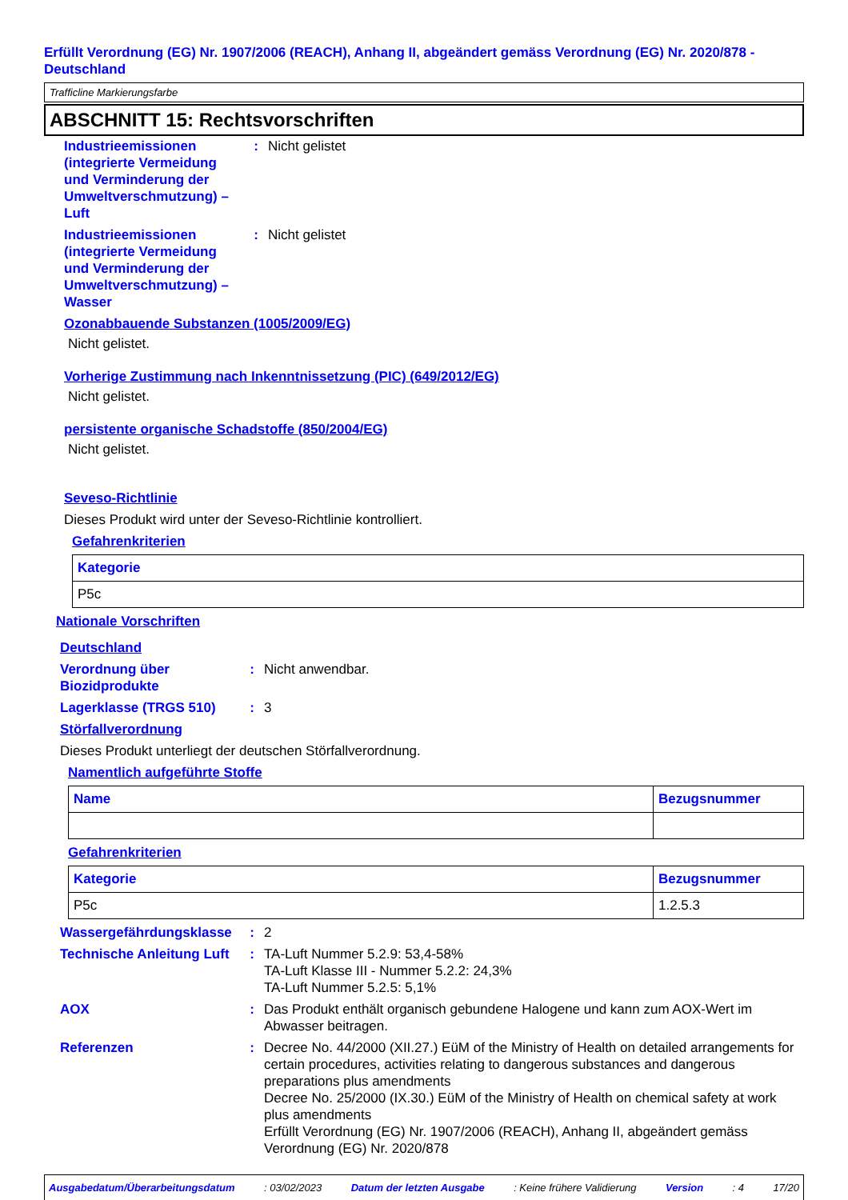Erfüllt Verordnung (EG) Nr. 1907/2006 (REACH), Anhang II, abgeändert gemäss Verordnung (EG) Nr. 2020/878 - Deutschland
Trafficline Markierungsfarbe
ABSCHNITT 15: Rechtsvorschriften
Industrieemissionen (integrierte Vermeidung und Verminderung der Umweltverschmutzung) – Luft
: Nicht gelistet
Industrieemissionen (integrierte Vermeidung und Verminderung der Umweltverschmutzung) – Wasser
: Nicht gelistet
Ozonabbauende Substanzen (1005/2009/EG)
Nicht gelistet.
Vorherige Zustimmung nach Inkenntnissetzung (PIC) (649/2012/EG)
Nicht gelistet.
persistente organische Schadstoffe (850/2004/EG)
Nicht gelistet.
Seveso-Richtlinie
Dieses Produkt wird unter der Seveso-Richtlinie kontrolliert.
Gefahrenkriterien
| Kategorie |
| --- |
| P5c |
Nationale Vorschriften
Deutschland
Verordnung über Biozidprodukte
: Nicht anwendbar.
Lagerklasse (TRGS 510) : 3
Störfallverordnung
Dieses Produkt unterliegt der deutschen Störfallverordnung.
Namentlich aufgeführte Stoffe
| Name | Bezugsnummer |
| --- | --- |
Gefahrenkriterien
| Kategorie | Bezugsnummer |
| --- | --- |
| P5c | 1.2.5.3 |
Wassergefährdungsklasse
: 2
Technische Anleitung Luft
: TA-Luft Nummer 5.2.9: 53,4-58%
TA-Luft Klasse III - Nummer 5.2.2: 24,3%
TA-Luft Nummer 5.2.5: 5,1%
AOX : Das Produkt enthält organisch gebundene Halogene und kann zum AOX-Wert im Abwasser beitragen.
Referenzen : Decree No. 44/2000 (XII.27.) EüM of the Ministry of Health on detailed arrangements for certain procedures, activities relating to dangerous substances and dangerous preparations plus amendments
Decree No. 25/2000 (IX.30.) EüM of the Ministry of Health on chemical safety at work plus amendments
Erfüllt Verordnung (EG) Nr. 1907/2006 (REACH), Anhang II, abgeändert gemäss Verordnung (EG) Nr. 2020/878
Ausgabedatum/Überarbeitungsdatum : 03/02/2023 Datum der letzten Ausgabe : Keine frühere Validierung Version : 4 17/20